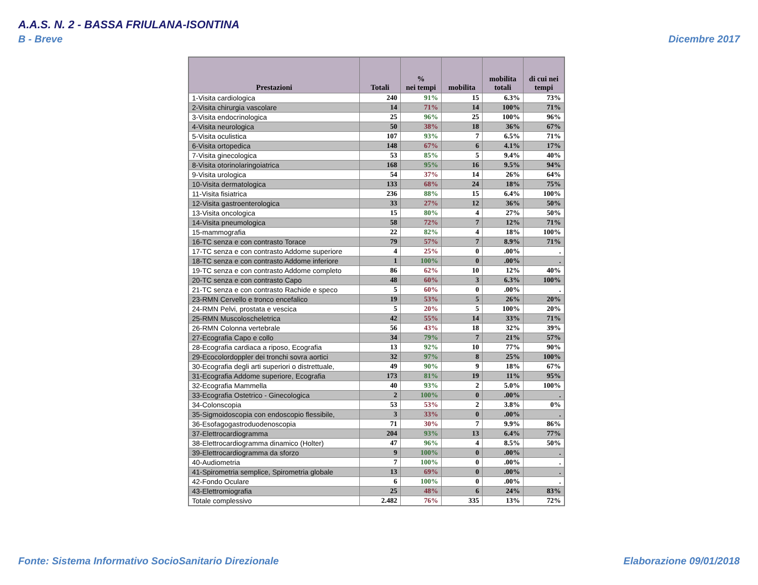A.A.S. N. 2 - BASSA FRIULANA-ISONTINA
B - Breve Dicembre 2017
| Prestazioni | Totali | % nei tempi | mobilita | mobilita totali | di cui nei tempi |
| --- | --- | --- | --- | --- | --- |
| 1-Visita cardiologica | 240 | 91% | 15 | 6.3% | 73% |
| 2-Visita chirurgia vascolare | 14 | 71% | 14 | 100% | 71% |
| 3-Visita endocrinologica | 25 | 96% | 25 | 100% | 96% |
| 4-Visita neurologica | 50 | 38% | 18 | 36% | 67% |
| 5-Visita oculistica | 107 | 93% | 7 | 6.5% | 71% |
| 6-Visita ortopedica | 148 | 67% | 6 | 4.1% | 17% |
| 7-Visita ginecologica | 53 | 85% | 5 | 9.4% | 40% |
| 8-Visita otorinolaringoiatrica | 168 | 95% | 16 | 9.5% | 94% |
| 9-Visita urologica | 54 | 37% | 14 | 26% | 64% |
| 10-Visita dermatologica | 133 | 68% | 24 | 18% | 75% |
| 11-Visita fisiatrica | 236 | 88% | 15 | 6.4% | 100% |
| 12-Visita gastroenterologica | 33 | 27% | 12 | 36% | 50% |
| 13-Visita oncologica | 15 | 80% | 4 | 27% | 50% |
| 14-Visita pneumologica | 58 | 72% | 7 | 12% | 71% |
| 15-mammografia | 22 | 82% | 4 | 18% | 100% |
| 16-TC senza e con contrasto Torace | 79 | 57% | 7 | 8.9% | 71% |
| 17-TC senza e con contrasto Addome superiore | 4 | 25% | 0 | .00% | . |
| 18-TC senza e con contrasto Addome inferiore | 1 | 100% | 0 | .00% | . |
| 19-TC senza e con contrasto Addome completo | 86 | 62% | 10 | 12% | 40% |
| 20-TC senza e con contrasto Capo | 48 | 60% | 3 | 6.3% | 100% |
| 21-TC senza e con contrasto Rachide e speco | 5 | 60% | 0 | .00% | . |
| 23-RMN Cervello e tronco encefalico | 19 | 53% | 5 | 26% | 20% |
| 24-RMN Pelvi, prostata e vescica | 5 | 20% | 5 | 100% | 20% |
| 25-RMN Muscoloscheletrica | 42 | 55% | 14 | 33% | 71% |
| 26-RMN Colonna vertebrale | 56 | 43% | 18 | 32% | 39% |
| 27-Ecografia Capo e collo | 34 | 79% | 7 | 21% | 57% |
| 28-Ecografia cardiaca a riposo, Ecografia | 13 | 92% | 10 | 77% | 90% |
| 29-Ecocolordoppler dei tronchi sovra aortici | 32 | 97% | 8 | 25% | 100% |
| 30-Ecografia degli arti superiori o distrettuale, | 49 | 90% | 9 | 18% | 67% |
| 31-Ecografia Addome superiore, Ecografia | 173 | 81% | 19 | 11% | 95% |
| 32-Ecografia Mammella | 40 | 93% | 2 | 5.0% | 100% |
| 33-Ecografia Ostetrico - Ginecologica | 2 | 100% | 0 | .00% | . |
| 34-Colonscopia | 53 | 53% | 2 | 3.8% | 0% |
| 35-Sigmoidoscopia con endoscopio flessibile, | 3 | 33% | 0 | .00% | . |
| 36-Esofagogastroduodenoscopia | 71 | 30% | 7 | 9.9% | 86% |
| 37-Elettrocardiogramma | 204 | 93% | 13 | 6.4% | 77% |
| 38-Elettrocardiogramma dinamico (Holter) | 47 | 96% | 4 | 8.5% | 50% |
| 39-Elettrocardiogramma da sforzo | 9 | 100% | 0 | .00% | . |
| 40-Audiometria | 7 | 100% | 0 | .00% | . |
| 41-Spirometria semplice, Spirometria globale | 13 | 69% | 0 | .00% | . |
| 42-Fondo Oculare | 6 | 100% | 0 | .00% | . |
| 43-Elettromiografia | 25 | 48% | 6 | 24% | 83% |
| Totale complessivo | 2.482 | 76% | 335 | 13% | 72% |
Fonte: Sistema Informativo SocioSanitario Direzionale
Elaborazione 09/01/2018